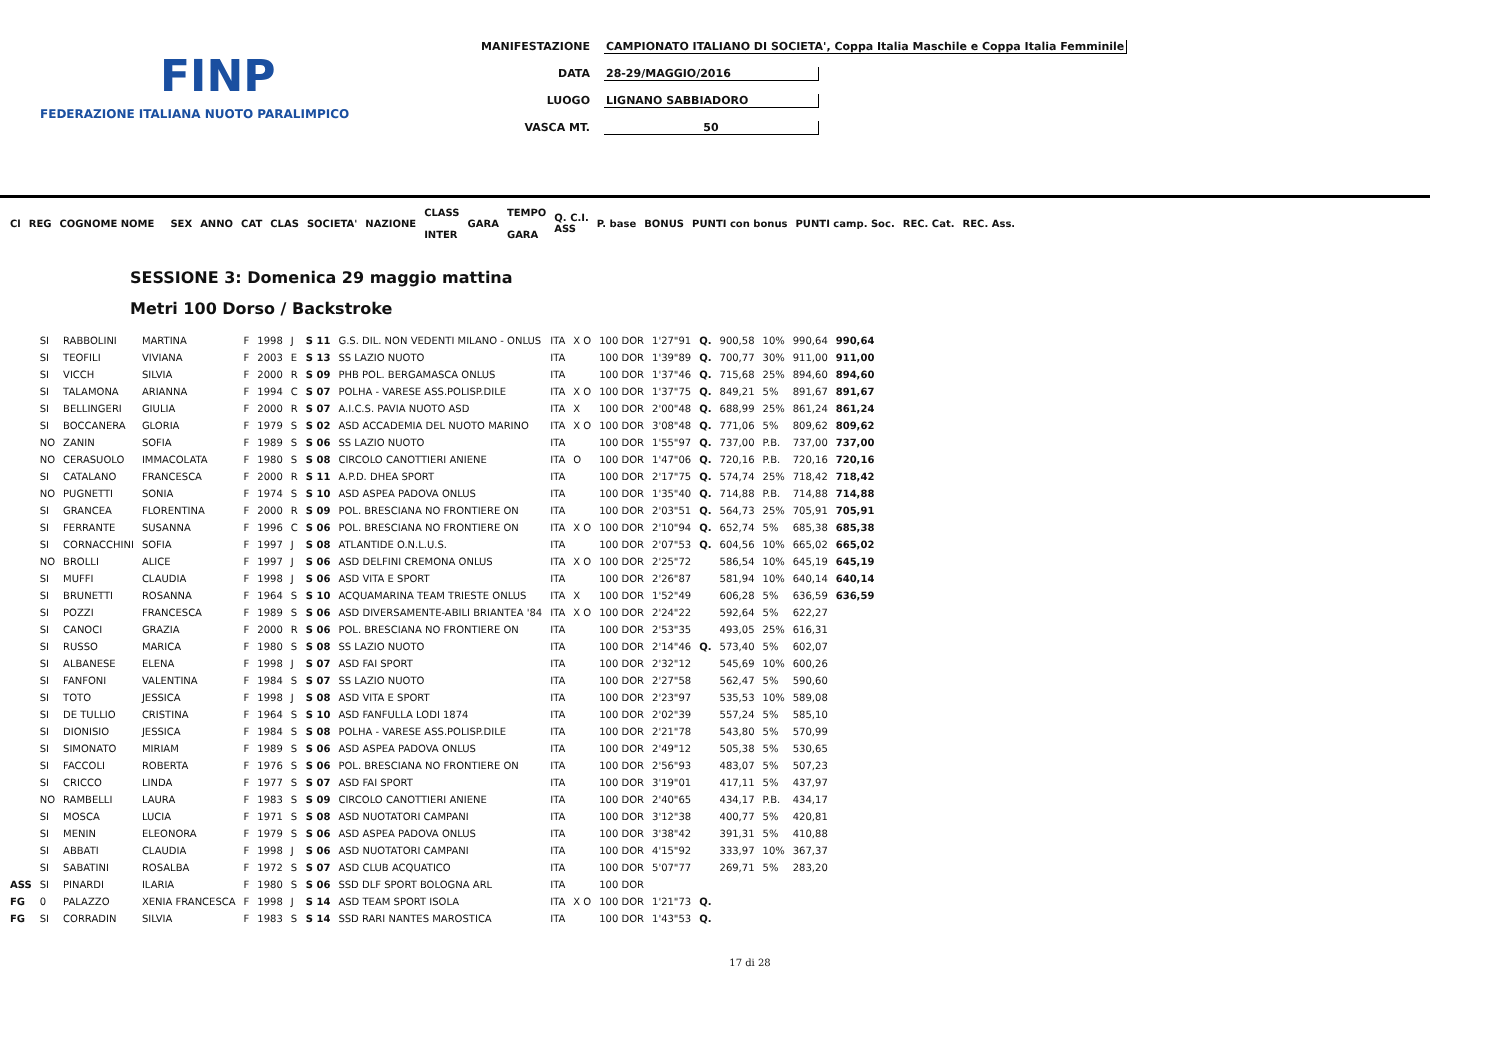FINP
FEDERAZIONE ITALIANA NUOTO PARALIMPICO
MANIFESTAZIONE CAMPIONATO ITALIANO DI SOCIETA', Coppa Italia Maschile e Coppa Italia Femminile
DATA 28-29/MAGGIO/2016
LUOGO LIGNANO SABBIADORO
VASCA MT. 50
| Cl | REG | COGNOME NOME | | SEX | ANNO | CAT | CLAS | SOCIETA' | NAZIONE | CLASS INTER | GARA | TEMPO GARA | Q. C.I. ASS | P. base | BONUS | PUNTI con bonus | PUNTI camp. Soc. | REC. Cat. | REC. Ass. |
| --- | --- | --- | --- | --- | --- | --- | --- | --- | --- | --- | --- | --- | --- | --- | --- | --- | --- | --- | --- |
SESSIONE 3: Domenica 29 maggio mattina
Metri 100 Dorso / Backstroke
| | SI | RABBOLINI | MARTINA | F | 1998 | J | S 11 | G.S. DIL. NON VEDENTI MILANO - ONLUS | ITA | X O | 100 DOR | 1'27"91 | Q. | 900,58 | 10% | 990,64 | 990,64 |
| | SI | TEOFILI | VIVIANA | F | 2003 | E | S 13 | SS LAZIO NUOTO | ITA | | 100 DOR | 1'39"89 | Q. | 700,77 | 30% | 911,00 | 911,00 |
| | SI | VICCH | SILVIA | F | 2000 | R | S 09 | PHB POL. BERGAMASCA ONLUS | ITA | | 100 DOR | 1'37"46 | Q. | 715,68 | 25% | 894,60 | 894,60 |
| | SI | TALAMONA | ARIANNA | F | 1994 | C | S 07 | POLHA - VARESE ASS.POLISP.DILE | ITA | X O | 100 DOR | 1'37"75 | Q. | 849,21 | 5% | 891,67 | 891,67 |
| | SI | BELLINGERI | GIULIA | F | 2000 | R | S 07 | A.I.C.S. PAVIA NUOTO ASD | ITA | X | 100 DOR | 2'00"48 | Q. | 688,99 | 25% | 861,24 | 861,24 |
| | SI | BOCCANERA | GLORIA | F | 1979 | S | S 02 | ASD ACCADEMIA DEL NUOTO MARINO | ITA | X O | 100 DOR | 3'08"48 | Q. | 771,06 | 5% | 809,62 | 809,62 |
| | NO | ZANIN | SOFIA | F | 1989 | S | S 06 | SS LAZIO NUOTO | ITA | | 100 DOR | 1'55"97 | Q. | 737,00 | P.B. | 737,00 | 737,00 |
| | NO | CERASUOLO | IMMACOLATA | F | 1980 | S | S 08 | CIRCOLO CANOTTIERI ANIENE | ITA | O | 100 DOR | 1'47"06 | Q. | 720,16 | P.B. | 720,16 | 720,16 |
| | SI | CATALANO | FRANCESCA | F | 2000 | R | S 11 | A.P.D. DHEA SPORT | ITA | | 100 DOR | 2'17"75 | Q. | 574,74 | 25% | 718,42 | 718,42 |
| | NO | PUGNETTI | SONIA | F | 1974 | S | S 10 | ASD ASPEA PADOVA ONLUS | ITA | | 100 DOR | 1'35"40 | Q. | 714,88 | P.B. | 714,88 | 714,88 |
| | SI | GRANCEA | FLORENTINA | F | 2000 | R | S 09 | POL. BRESCIANA NO FRONTIERE ON | ITA | | 100 DOR | 2'03"51 | Q. | 564,73 | 25% | 705,91 | 705,91 |
| | SI | FERRANTE | SUSANNA | F | 1996 | C | S 06 | POL. BRESCIANA NO FRONTIERE ON | ITA | X O | 100 DOR | 2'10"94 | Q. | 652,74 | 5% | 685,38 | 685,38 |
| | SI | CORNACCHINI | SOFIA | F | 1997 | J | S 08 | ATLANTIDE O.N.L.U.S. | ITA | | 100 DOR | 2'07"53 | Q. | 604,56 | 10% | 665,02 | 665,02 |
| | NO | BROLLI | ALICE | F | 1997 | J | S 06 | ASD DELFINI CREMONA ONLUS | ITA | X O | 100 DOR | 2'25"72 | | 586,54 | 10% | 645,19 | 645,19 |
| | SI | MUFFI | CLAUDIA | F | 1998 | J | S 06 | ASD VITA E SPORT | ITA | | 100 DOR | 2'26"87 | | 581,94 | 10% | 640,14 | 640,14 |
| | SI | BRUNETTI | ROSANNA | F | 1964 | S | S 10 | ACQUAMARINA TEAM TRIESTE ONLUS | ITA | X | 100 DOR | 1'52"49 | | 606,28 | 5% | 636,59 | 636,59 |
| | SI | POZZI | FRANCESCA | F | 1989 | S | S 06 | ASD DIVERSAMENTE-ABILI BRIANTEA '84 | ITA | X O | 100 DOR | 2'24"22 | | 592,64 | 5% | 622,27 | |
| | SI | CANOCI | GRAZIA | F | 2000 | R | S 06 | POL. BRESCIANA NO FRONTIERE ON | ITA | | 100 DOR | 2'53"35 | | 493,05 | 25% | 616,31 | |
| | SI | RUSSO | MARICA | F | 1980 | S | S 08 | SS LAZIO NUOTO | ITA | | 100 DOR | 2'14"46 | Q. | 573,40 | 5% | 602,07 | |
| | SI | ALBANESE | ELENA | F | 1998 | J | S 07 | ASD FAI SPORT | ITA | | 100 DOR | 2'32"12 | | 545,69 | 10% | 600,26 | |
| | SI | FANFONI | VALENTINA | F | 1984 | S | S 07 | SS LAZIO NUOTO | ITA | | 100 DOR | 2'27"58 | | 562,47 | 5% | 590,60 | |
| | SI | TOTO | JESSICA | F | 1998 | J | S 08 | ASD VITA E SPORT | ITA | | 100 DOR | 2'23"97 | | 535,53 | 10% | 589,08 | |
| | SI | DE TULLIO | CRISTINA | F | 1964 | S | S 10 | ASD FANFULLA LODI 1874 | ITA | | 100 DOR | 2'02"39 | | 557,24 | 5% | 585,10 | |
| | SI | DIONISIO | JESSICA | F | 1984 | S | S 08 | POLHA - VARESE ASS.POLISP.DILE | ITA | | 100 DOR | 2'21"78 | | 543,80 | 5% | 570,99 | |
| | SI | SIMONATO | MIRIAM | F | 1989 | S | S 06 | ASD ASPEA PADOVA ONLUS | ITA | | 100 DOR | 2'49"12 | | 505,38 | 5% | 530,65 | |
| | SI | FACCOLI | ROBERTA | F | 1976 | S | S 06 | POL. BRESCIANA NO FRONTIERE ON | ITA | | 100 DOR | 2'56"93 | | 483,07 | 5% | 507,23 | |
| | SI | CRICCO | LINDA | F | 1977 | S | S 07 | ASD FAI SPORT | ITA | | 100 DOR | 3'19"01 | | 417,11 | 5% | 437,97 | |
| | NO | RAMBELLI | LAURA | F | 1983 | S | S 09 | CIRCOLO CANOTTIERI ANIENE | ITA | | 100 DOR | 2'40"65 | | 434,17 | P.B. | 434,17 | |
| | SI | MOSCA | LUCIA | F | 1971 | S | S 08 | ASD NUOTATORI CAMPANI | ITA | | 100 DOR | 3'12"38 | | 400,77 | 5% | 420,81 | |
| | SI | MENIN | ELEONORA | F | 1979 | S | S 06 | ASD ASPEA PADOVA ONLUS | ITA | | 100 DOR | 3'38"42 | | 391,31 | 5% | 410,88 | |
| | SI | ABBATI | CLAUDIA | F | 1998 | J | S 06 | ASD NUOTATORI CAMPANI | ITA | | 100 DOR | 4'15"92 | | 333,97 | 10% | 367,37 | |
| | SI | SABATINI | ROSALBA | F | 1972 | S | S 07 | ASD CLUB ACQUATICO | ITA | | 100 DOR | 5'07"77 | | 269,71 | 5% | 283,20 | |
| ASS | SI | PINARDI | ILARIA | F | 1980 | S | S 06 | SSD DLF SPORT BOLOGNA ARL | ITA | | 100 DOR | | | | | | |
| FG | 0 | PALAZZO | XENIA FRANCESCA | F | 1998 | J | S 14 | ASD TEAM SPORT ISOLA | ITA | X O | 100 DOR | 1'21"73 | Q. | | | | |
| FG | SI | CORRADIN | SILVIA | F | 1983 | S | S 14 | SSD RARI NANTES MAROSTICA | ITA | | 100 DOR | 1'43"53 | Q. | | | | |
17 di 28